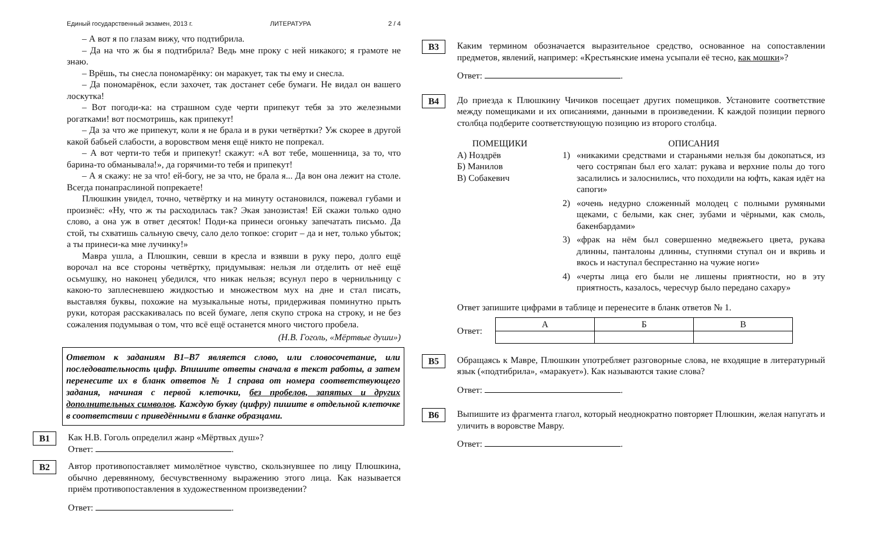Единый государственный экзамен, 2013 г. ЛИТЕРАТУРА 2 / 4
– А вот я по глазам вижу, что подтибрила.
– Да на что ж бы я подтибрила? Ведь мне проку с ней никакого; я грамоте не знаю.
– Врёшь, ты снесла пономарёнку: он маракует, так ты ему и снесла.
– Да пономарёнок, если захочет, так достанет себе бумаги. Не видал он вашего лоскутка!
– Вот погоди-ка: на страшном суде черти припекут тебя за это железными рогатками! вот посмотришь, как припекут!
– Да за что же припекут, коли я не брала и в руки четвёртки? Уж скорее в другой какой бабьей слабости, а воровством меня ещё никто не попрекал.
– А вот черти-то тебя и припекут! скажут: «А вот тебе, мошенница, за то, что барина-то обманывала!», да горячими-то тебя и припекут!
– А я скажу: не за что! ей-богу, не за что, не брала я... Да вон она лежит на столе. Всегда понапраслиной попрекаете!
Плюшкин увидел, точно, четвёртку и на минуту остановился, пожевал губами и произнёс: «Ну, что ж ты расходилась так? Экая занозистая! Ей скажи только одно слово, а она уж в ответ десяток! Поди-ка принеси огоньку запечатать письмо. Да стой, ты схватишь сальную свечу, сало дело топкое: сгорит – да и нет, только убыток; а ты принеси-ка мне лучинку!»
Мавра ушла, а Плюшкин, севши в кресла и взявши в руку перо, долго ещё ворочал на все стороны четвёртку, придумывая: нельзя ли отделить от неё ещё осьмушку, но наконец убедился, что никак нельзя; всунул перо в чернильницу с какою-то заплесневшею жидкостью и множеством мух на дне и стал писать, выставляя буквы, похожие на музыкальные ноты, придерживая поминутно прыть руки, которая расскакивалась по всей бумаге, лепя скупо строка на строку, и не без сожаления подумывая о том, что всё ещё останется много чистого пробела.
(Н.В. Гоголь, «Мёртвые души»)
Ответом к заданиям B1–B7 является слово, или словосочетание, или последовательность цифр. Впишите ответы сначала в текст работы, а затем перенесите их в бланк ответов № 1 справа от номера соответствующего задания, начиная с первой клеточки, без пробелов, запятых и других дополнительных символов. Каждую букву (цифру) пишите в отдельной клеточке в соответствии с приведёнными в бланке образцами.
B1
Как Н.В. Гоголь определил жанр «Мёртвых душ»?
Ответ: .
B2
Автор противопоставляет мимолётное чувство, скользнувшее по лицу Плюшкина, обычно деревянному, бесчувственному выражению этого лица. Как называется приём противопоставления в художественном произведении?
Ответ: .
B3
Каким термином обозначается выразительное средство, основанное на сопоставлении предметов, явлений, например: «Крестьянские имена усыпали её тесно, как мошки»?
Ответ: .
B4
До приезда к Плюшкину Чичиков посещает других помещиков. Установите соответствие между помещиками и их описаниями, данными в произведении. К каждой позиции первого столбца подберите соответствующую позицию из второго столбца.
ПОМЕЩИКИ
А) Ноздрёв
Б) Манилов
В) Собакевич
ОПИСАНИЯ
1) «никакими средствами и стараньями нельзя бы докопаться, из чего состряпан был его халат: рукава и верхние полы до того засалились и залоснились, что походили на юфть, какая идёт на сапоги»
2) «очень недурно сложенный молодец с полными румяными щеками, с белыми, как снег, зубами и чёрными, как смоль, бакенбардами»
3) «фрак на нём был совершенно медвежьего цвета, рукава длинны, панталоны длинны, ступнями ступал он и вкривь и вкось и наступал беспрестанно на чужие ноги»
4) «черты лица его были не лишены приятности, но в эту приятность, казалось, чересчур было передано сахару»
Ответ запишите цифрами в таблице и перенесите в бланк ответов № 1.
Ответ:
| А | Б | В |
| --- | --- | --- |
B5
Обращаясь к Мавре, Плюшкин употребляет разговорные слова, не входящие в литературный язык («подтибрила», «маракует»). Как называются такие слова?
Ответ: .
B6
Выпишите из фрагмента глагол, который неоднократно повторяет Плюшкин, желая напугать и уличить в воровстве Мавру.
Ответ: .